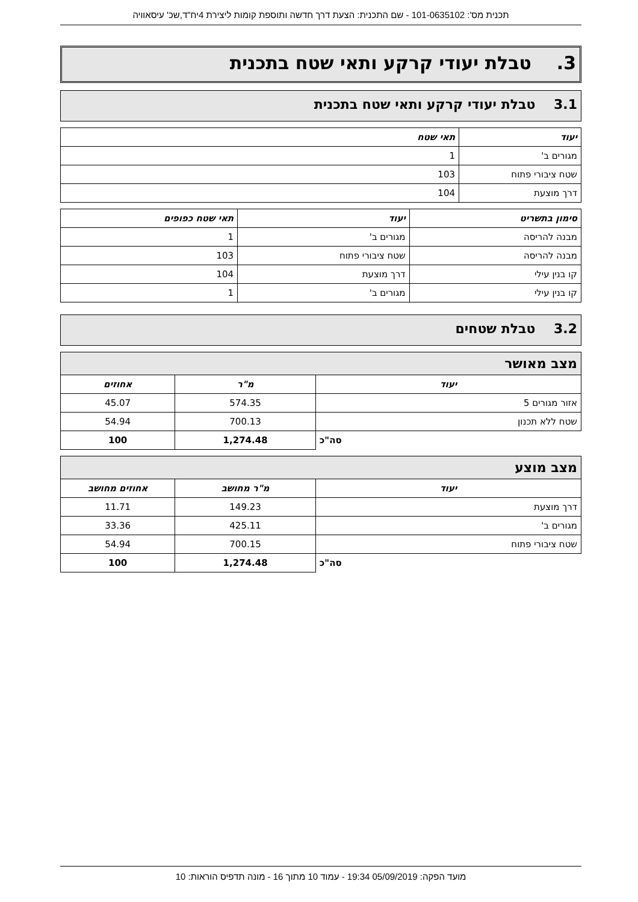תכנית מס': 101-0635102 - שם התכנית: הצעת דרך חדשה ותוספת קומות ליצירת 4יח"ד,שכ' עיסאוויה
3. טבלת יעודי קרקע ותאי שטח בתכנית
3.1 טבלת יעודי קרקע ותאי שטח בתכנית
| יעוד | תאי שטח |
| --- | --- |
| מגורים ב' | 1 |
| שטח ציבורי פתוח | 103 |
| דרך מוצעת | 104 |
| סימון בתשריט | יעוד | תאי שטח כפופים |
| --- | --- | --- |
| מבנה להריסה | מגורים ב' | 1 |
| מבנה להריסה | שטח ציבורי פתוח | 103 |
| קו בנין עילי | דרך מוצעת | 104 |
| קו בנין עילי | מגורים ב' | 1 |
3.2 טבלת שטחים
מצב מאושר
| יעוד | מ"ר | אחוזים |
| --- | --- | --- |
| אזור מגורים 5 | 574.35 | 45.07 |
| שטח ללא תכנון | 700.13 | 54.94 |
| סה"כ | 1,274.48 | 100 |
מצב מוצע
| יעוד | מ"ר מחושב | אחוזים מחושב |
| --- | --- | --- |
| דרך מוצעת | 149.23 | 11.71 |
| מגורים ב' | 425.11 | 33.36 |
| שטח ציבורי פתוח | 700.15 | 54.94 |
| סה"כ | 1,274.48 | 100 |
מועד הפקה: 05/09/2019 19:34 - עמוד 10 מתוך 16 - מונה תדפיס הוראות: 10